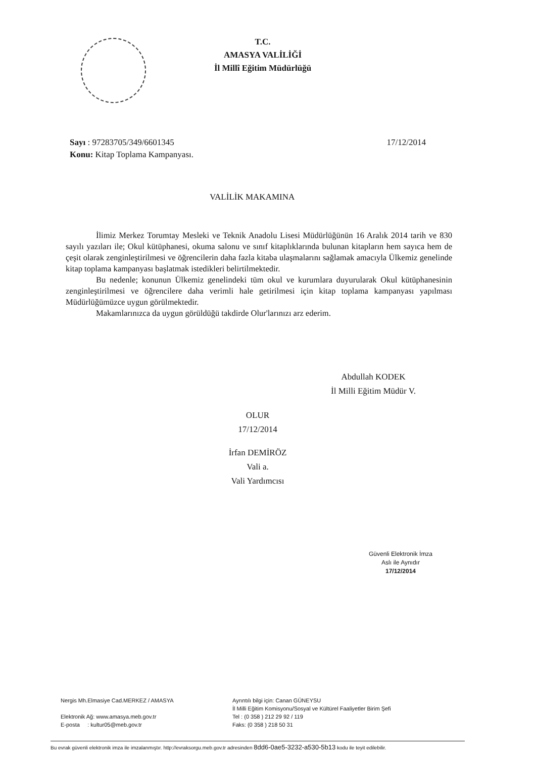T.C.
AMASYA VALİLİĞİ
İl Millî Eğitim Müdürlüğü
17/12/2014 Sayı : 97283705/349/6601345
Konu: Kitap Toplama Kampanyası.
VALİLİK MAKAMINA
İlimiz Merkez Torumtay Mesleki ve Teknik Anadolu Lisesi Müdürlüğünün 16 Aralık 2014 tarih ve 830 sayılı yazıları ile; Okul kütüphanesi, okuma salonu ve sınıf kitaplıklarında bulunan kitapların hem sayıca hem de çeşit olarak zenginleştirilmesi ve öğrencilerin daha fazla kitaba ulaşmalarını sağlamak amacıyla Ülkemiz genelinde kitap toplama kampanyası başlatmak istedikleri belirtilmektedir.
Bu nedenle; konunun Ülkemiz genelindeki tüm okul ve kurumlara duyurularak Okul kütüphanesinin zenginleştirilmesi ve öğrencilere daha verimli hale getirilmesi için kitap toplama kampanyası yapılması Müdürlüğümüzce uygun görülmektedir.
Makamlarınızca da uygun görüldüğü takdirde Olur'larınızı arz ederim.
Abdullah KODEK
İl Milli Eğitim Müdür V.
OLUR
17/12/2014
İrfan DEMİRÖZ
Vali a.
Vali Yardımcısı
Güvenli Elektronik İmza
Aslı ile Aynıdır
17/12/2014
Nergis Mh.Elmasiye Cad.MERKEZ / AMASYA
Elektronik Ağ: www.amasya.meb.gov.tr
E-posta : kultur05@meb.gov.tr
Ayrıntılı bilgi için: Canan GÜNEYSU
İl Milli Eğitim Komisyonu/Sosyal ve Kültürel Faaliyetler Birim Şefi
Tel : (0 358 ) 212 29 92 / 119
Faks: (0 358 ) 218 50 31
Bu evrak güvenli elektronik imza ile imzalanmıştır. http://evraksorgu.meb.gov.tr adresinden 8dd6-0ae5-3232-a530-5b13 kodu ile teyit edilebilir.